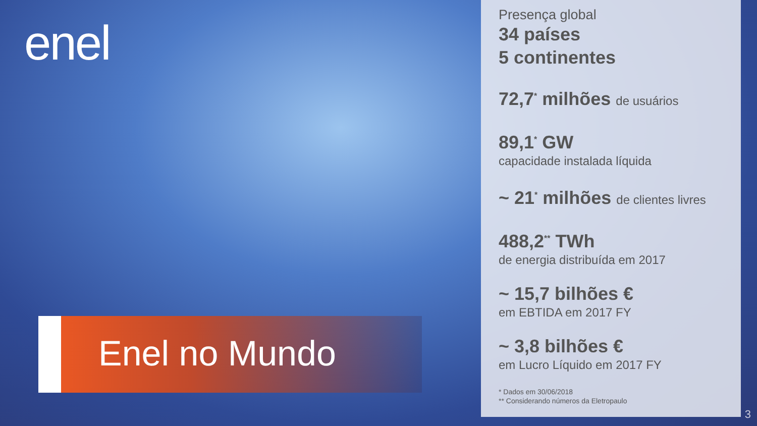enel
Enel no Mundo
Presença global
34 países
5 continentes
72,7<sup>*</sup> milhões de usuários
89,1<sup>*</sup> GW
capacidade instalada líquida
~ 21<sup>*</sup> milhões de clientes livres
488,2<sup>**</sup> TWh
de energia distribuída em 2017
~ 15,7 bilhões €
em EBTIDA em 2017 FY
~ 3,8 bilhões €
em Lucro Líquido em 2017 FY
* Dados em 30/06/2018
** Considerando números da Eletropaulo
3